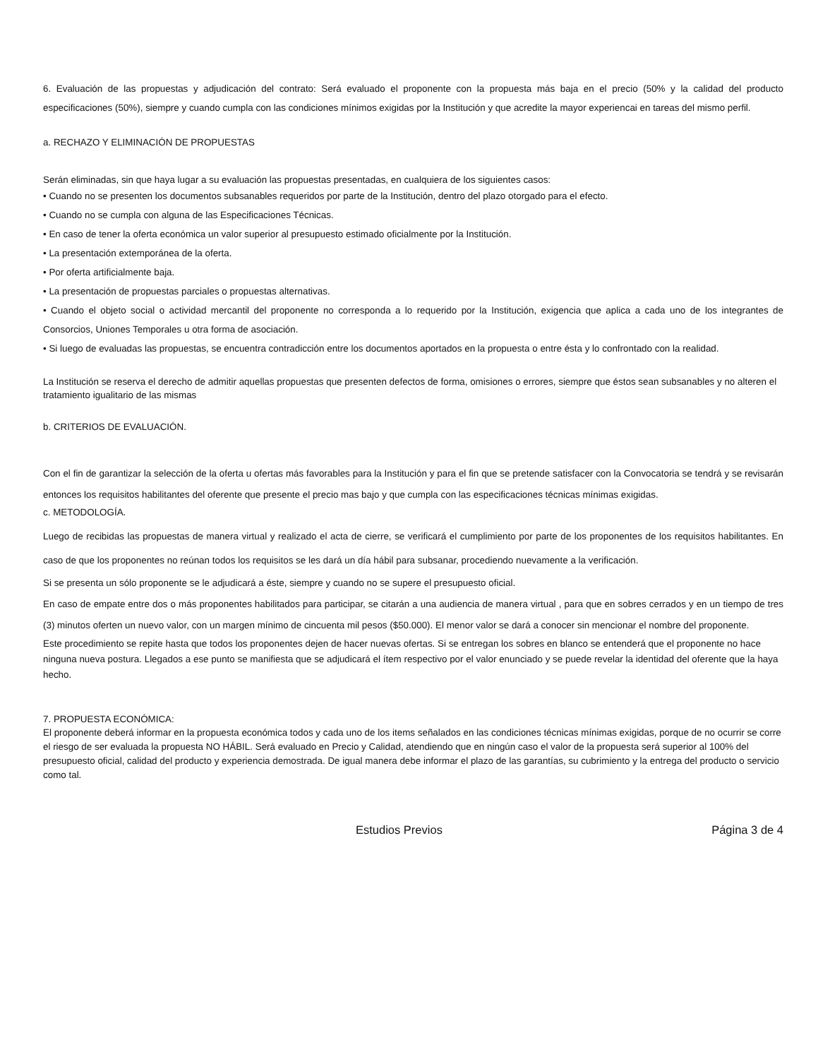6. Evaluación de las propuestas y adjudicación del contrato: Será evaluado el proponente con la propuesta más baja en el precio (50% y la calidad del producto especificaciones (50%), siempre y cuando cumpla con las condiciones mínimos exigidas por la Institución y que acredite la mayor experiencai en tareas del mismo perfil.
a. RECHAZO Y ELIMINACIÓN DE PROPUESTAS
Serán eliminadas, sin que haya lugar a su evaluación las propuestas presentadas, en cualquiera de los siguientes casos:
• Cuando no se presenten los documentos subsanables requeridos por parte de la Institución, dentro del plazo otorgado para el efecto.
• Cuando no se cumpla con alguna de las Especificaciones Técnicas.
• En caso de tener la oferta económica un valor superior al presupuesto estimado oficialmente por la Institución.
• La presentación extemporánea de la oferta.
• Por oferta artificialmente baja.
• La presentación de propuestas parciales o propuestas alternativas.
• Cuando el objeto social o actividad mercantil del proponente no corresponda a lo requerido por la Institución, exigencia que aplica a cada uno de los integrantes de Consorcios, Uniones Temporales u otra forma de asociación.
• Si luego de evaluadas las propuestas, se encuentra contradicción entre los documentos aportados en la propuesta o entre ésta y lo confrontado con la realidad.
La Institución se reserva el derecho de admitir aquellas propuestas que presenten defectos de forma, omisiones o errores, siempre que éstos sean subsanables y no alteren el tratamiento igualitario de las mismas
b. CRITERIOS DE EVALUACIÓN.
Con el fin de garantizar la selección de la oferta u ofertas más favorables para la Institución y para el fin que se pretende satisfacer con la Convocatoria se tendrá y se revisarán entonces los requisitos habilitantes del oferente que presente el precio mas bajo y que cumpla con las especificaciones técnicas mínimas exigidas.
c. METODOLOGÍA.
Luego de recibidas las propuestas de manera virtual y realizado el acta de cierre, se verificará el cumplimiento por parte de los proponentes de los requisitos habilitantes. En caso de que los proponentes no reúnan todos los requisitos se les dará un día hábil para subsanar, procediendo nuevamente a la verificación.
Si se presenta un sólo proponente se le adjudicará a éste, siempre y cuando no se supere el presupuesto oficial.
En caso de empate entre dos o más proponentes habilitados para participar, se citarán a una audiencia de manera virtual , para que en sobres cerrados y en un tiempo de tres (3) minutos oferten un nuevo valor, con un margen mínimo de cincuenta mil pesos ($50.000). El menor valor se dará a conocer sin mencionar el nombre del proponente.
Este procedimiento se repite hasta que todos los proponentes dejen de hacer nuevas ofertas. Si se entregan los sobres en blanco se entenderá que el proponente no hace ninguna nueva postura. Llegados a ese punto se manifiesta que se adjudicará el ítem respectivo por el valor enunciado y se puede revelar la identidad del oferente que la haya hecho.
7. PROPUESTA ECONÓMICA:
El proponente deberá informar en la propuesta económica todos y cada uno de los items señalados en las condiciones técnicas mínimas exigidas, porque de no ocurrir se corre el riesgo de ser evaluada la propuesta NO HÁBIL. Será evaluado en Precio y Calidad, atendiendo que en ningún caso el valor de la propuesta será superior al 100% del presupuesto oficial, calidad del producto y experiencia demostrada. De igual manera debe informar el plazo de las garantías, su cubrimiento y la entrega del producto o servicio como tal.
Estudios Previos Página 3 de 4